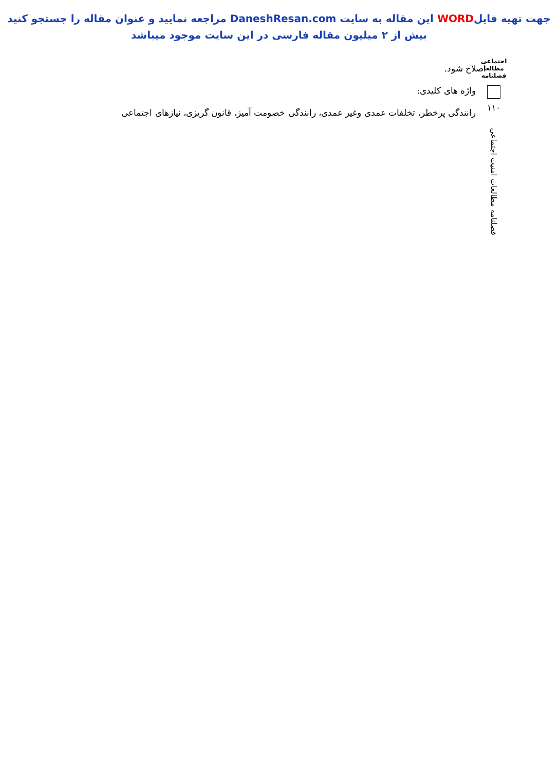جهت تهیه فایلWORD این مقاله به سایت DaneshResan.com مراجعه نمایید و عنوان مقاله را جستجو کنید
بیش از ۲ میلیون مقاله فارسی در این سایت موجود میباشد
اجتماعی مطالعا فصلنامه
۱۱۰
فصلنامه مطالعات امنیت اجتماعی
اصلاح شود.
واژه های کلیدی:
رانندگی پرخطر، تخلفات عمدی وغیر عمدی، رانندگی خصومت آمیز، قانون گریزی، نیازهای اجتماعی